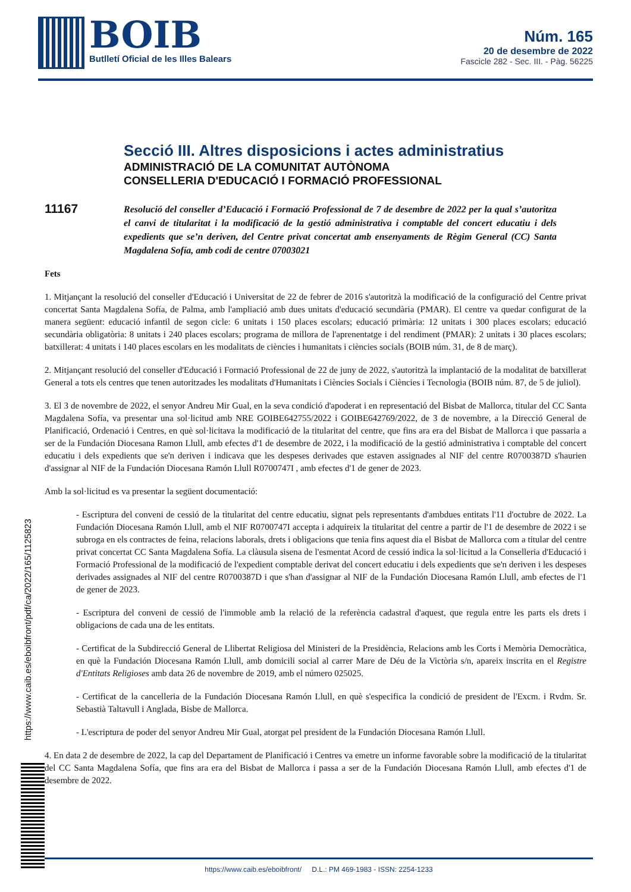BOIB
Butlletí Oficial de les Illes Balears
Núm. 165
20 de desembre de 2022
Fascicle 282 - Sec. III. - Pàg. 56225
Secció III. Altres disposicions i actes administratius
ADMINISTRACIÓ DE LA COMUNITAT AUTÒNOMA
CONSELLERIA D'EDUCACIÓ I FORMACIÓ PROFESSIONAL
11167
Resolució del conseller d’Educació i Formació Professional de 7 de desembre de 2022 per la qual s’autoritza el canvi de titularitat i la modificació de la gestió administrativa i comptable del concert educatiu i dels expedients que se’n deriven, del Centre privat concertat amb ensenyaments de Règim General (CC) Santa Magdalena Sofía, amb codi de centre 07003021
Fets
1. Mitjançant la resolució del conseller d'Educació i Universitat de 22 de febrer de 2016 s'autoritzà la modificació de la configuració del Centre privat concertat Santa Magdalena Sofía, de Palma, amb l'ampliació amb dues unitats d'educació secundària (PMAR). El centre va quedar configurat de la manera següent: educació infantil de segon cicle: 6 unitats i 150 places escolars; educació primària: 12 unitats i 300 places escolars; educació secundària obligatòria: 8 unitats i 240 places escolars; programa de millora de l'aprenentatge i del rendiment (PMAR): 2 unitats i 30 places escolars; batxillerat: 4 unitats i 140 places escolars en les modalitats de ciències i humanitats i ciències socials (BOIB núm. 31, de 8 de març).
2. Mitjançant resolució del conseller d'Educació i Formació Professional de 22 de juny de 2022, s'autoritzà la implantació de la modalitat de batxillerat General a tots els centres que tenen autoritzades les modalitats d'Humanitats i Ciències Socials i Ciències i Tecnologia (BOIB núm. 87, de 5 de juliol).
3. El 3 de novembre de 2022, el senyor Andreu Mir Gual, en la seva condició d'apoderat i en representació del Bisbat de Mallorca, titular del CC Santa Magdalena Sofía, va presentar una sol·licitud amb NRE GOIBE642755/2022 i GOIBE642769/2022, de 3 de novembre, a la Direcció General de Planificació, Ordenació i Centres, en què sol·licitava la modificació de la titularitat del centre, que fins ara era del Bisbat de Mallorca i que passaria a ser de la Fundación Diocesana Ramon Llull, amb efectes d'1 de desembre de 2022, i la modificació de la gestió administrativa i comptable del concert educatiu i dels expedients que se'n deriven i indicava que les despeses derivades que estaven assignades al NIF del centre R0700387D s'haurien d'assignar al NIF de la Fundación Diocesana Ramón Llull R0700747I , amb efectes d'1 de gener de 2023.
Amb la sol·licitud es va presentar la següent documentació:
- Escriptura del conveni de cessió de la titularitat del centre educatiu, signat pels representants d'ambdues entitats l'11 d'octubre de 2022. La Fundación Diocesana Ramón Llull, amb el NIF R0700747I accepta i adquireix la titularitat del centre a partir de l'1 de desembre de 2022 i se subroga en els contractes de feina, relacions laborals, drets i obligacions que tenia fins aquest dia el Bisbat de Mallorca com a titular del centre privat concertat CC Santa Magdalena Sofía. La clàusula sisena de l'esmentat Acord de cessió indica la sol·licitud a la Conselleria d'Educació i Formació Professional de la modificació de l'expedient comptable derivat del concert educatiu i dels expedients que se'n deriven i les despeses derivades assignades al NIF del centre R0700387D i que s'han d'assignar al NIF de la Fundación Diocesana Ramón Llull, amb efectes de l'1 de gener de 2023.
- Escriptura del conveni de cessió de l'immoble amb la relació de la referència cadastral d'aquest, que regula entre les parts els drets i obligacions de cada una de les entitats.
- Certificat de la Subdirecció General de Llibertat Religiosa del Ministeri de la Presidència, Relacions amb les Corts i Memòria Democràtica, en què la Fundación Diocesana Ramón Llull, amb domicili social al carrer Mare de Déu de la Victòria s/n, apareix inscrita en el Registre d'Entitats Religioses amb data 26 de novembre de 2019, amb el número 025025.
- Certificat de la cancelleria de la Fundación Diocesana Ramón Llull, en què s'especifica la condició de president de l'Excm. i Rvdm. Sr. Sebastià Taltavull i Anglada, Bisbe de Mallorca.
- L'escriptura de poder del senyor Andreu Mir Gual, atorgat pel president de la Fundación Diocesana Ramón Llull.
4. En data 2 de desembre de 2022, la cap del Departament de Planificació i Centres va emetre un informe favorable sobre la modificació de la titularitat del CC Santa Magdalena Sofía, que fins ara era del Bisbat de Mallorca i passa a ser de la Fundación Diocesana Ramón Llull, amb efectes d'1 de desembre de 2022.
https://www.caib.es/eboibfront/pdf/ca/2022/165/1125823
https://www.caib.es/eboibfront/ D.L.: PM 469-1983 - ISSN: 2254-1233